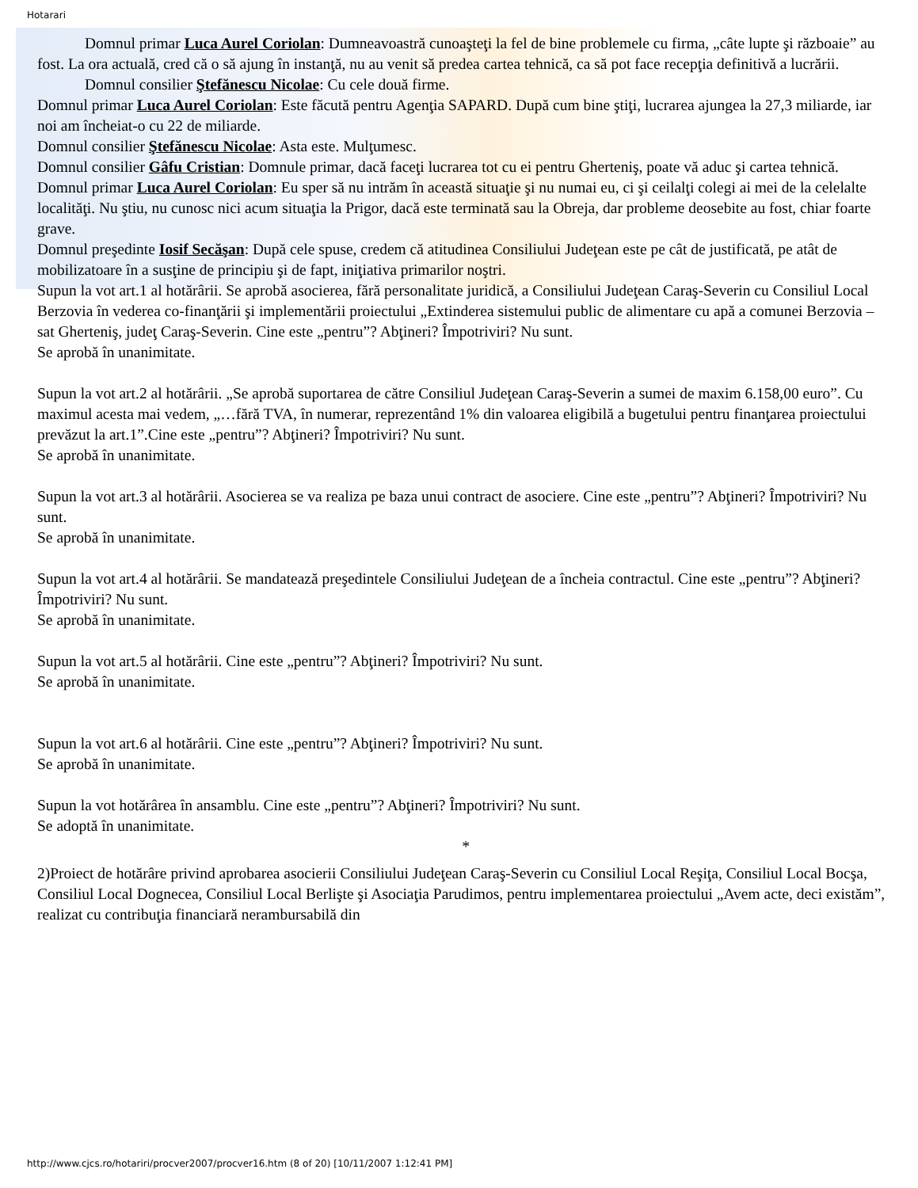Hotarari
Domnul primar Luca Aurel Coriolan: Dumneavoastră cunoaşteţi la fel de bine problemele cu firma, „câte lupte şi războaie” au fost. La ora actuală, cred că o să ajung în instanţă, nu au venit să predea cartea tehnică, ca să pot face recepţia definitivă a lucrării.
Domnul consilier Ştefănescu Nicolae: Cu cele două firme.
Domnul primar Luca Aurel Coriolan: Este făcută pentru Agenţia SAPARD. După cum bine ştiţi, lucrarea ajungea la 27,3 miliarde, iar noi am încheiat-o cu 22 de miliarde.
Domnul consilier Ştefănescu Nicolae: Asta este. Mulţumesc.
Domnul consilier Gâfu Cristian: Domnule primar, dacă faceţi lucrarea tot cu ei pentru Gherteniş, poate vă aduc şi cartea tehnică.
Domnul primar Luca Aurel Coriolan: Eu sper să nu intrăm în această situaţie şi nu numai eu, ci şi ceilalţi colegi ai mei de la celelalte localităţi. Nu ştiu, nu cunosc nici acum situaţia la Prigor, dacă este terminată sau la Obreja, dar probleme deosebite au fost, chiar foarte grave.
Domnul preşedinte Iosif Secăşan: După cele spuse, credem că atitudinea Consiliului Judeţean este pe cât de justificată, pe atât de mobilizatoare în a susţine de principiu şi de fapt, iniţiativa primarilor noştri.
Supun la vot art.1 al hotărârii. Se aprobă asocierea, fără personalitate juridică, a Consiliului Judeţean Caraş-Severin cu Consiliul Local Berzovia în vederea co-finanţării şi implementării proiectului „Extinderea sistemului public de alimentare cu apă a comunei Berzovia – sat Gherteniş, judeţ Caraş-Severin. Cine este „pentru”? Abţineri? Împotriviri? Nu sunt.
Se aprobă în unanimitate.
Supun la vot art.2 al hotărârii. „Se aprobă suportarea de către Consiliul Judeţean Caraş-Severin a sumei de maxim 6.158,00 euro”. Cu maximul acesta mai vedem, „…fără TVA, în numerar, reprezentând 1% din valoarea eligibilă a bugetului pentru finanţarea proiectului prevăzut la art.1”.Cine este „pentru”? Abţineri? Împotriviri? Nu sunt.
Se aprobă în unanimitate.
Supun la vot art.3 al hotărârii. Asocierea se va realiza pe baza unui contract de asociere. Cine este „pentru”? Abţineri? Împotriviri? Nu sunt.
Se aprobă în unanimitate.
Supun la vot art.4 al hotărârii. Se mandatează preşedintele Consiliului Judeţean de a încheia contractul. Cine este „pentru”? Abţineri? Împotriviri? Nu sunt.
Se aprobă în unanimitate.
Supun la vot art.5 al hotărârii. Cine este „pentru”? Abţineri? Împotriviri? Nu sunt.
Se aprobă în unanimitate.
Supun la vot art.6 al hotărârii. Cine este „pentru”? Abţineri? Împotriviri? Nu sunt.
Se aprobă în unanimitate.
Supun la vot hotărârea în ansamblu. Cine este „pentru”? Abţineri? Împotriviri? Nu sunt.
Se adoptă în unanimitate.
*
2)Proiect de hotărâre privind aprobarea asocierii Consiliului Judeţean Caraş-Severin cu Consiliul Local Reşiţa, Consiliul Local Bocşa, Consiliul Local Dognecea, Consiliul Local Berlişte şi Asociaţia Parudimos, pentru implementarea proiectului „Avem acte, deci existăm”, realizat cu contribuţia financiară nerambursabilă din
http://www.cjcs.ro/hotariri/procver2007/procver16.htm (8 of 20) [10/11/2007 1:12:41 PM]